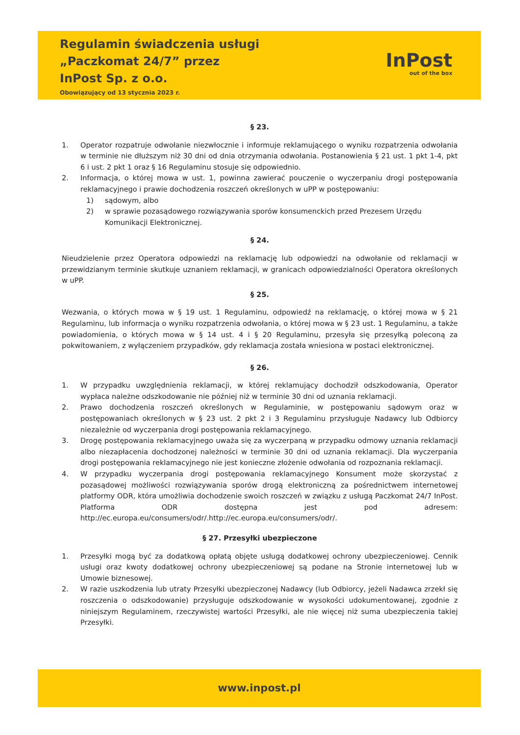Regulamin świadczenia usługi
„Paczkomat 24/7” przez
InPost Sp. z o.o.
Obowiązujący od 13 stycznia 2023 r.
InPost
out of the box
§ 23.
1. Operator rozpatruje odwołanie niezwłocznie i informuje reklamującego o wyniku rozpatrzenia odwołania w terminie nie dłuższym niż 30 dni od dnia otrzymania odwołania. Postanowienia § 21 ust. 1 pkt 1-4, pkt 6 i ust. 2 pkt 1 oraz § 16 Regulaminu stosuje się odpowiednio.
2. Informacja, o której mowa w ust. 1, powinna zawierać pouczenie o wyczerpaniu drogi postępowania reklamacyjnego i prawie dochodzenia roszczeń określonych w uPP w postępowaniu:
1) sądowym, albo
2) w sprawie pozasądowego rozwiązywania sporów konsumenckich przed Prezesem Urzędu Komunikacji Elektronicznej.
§ 24.
Nieudzielenie przez Operatora odpowiedzi na reklamację lub odpowiedzi na odwołanie od reklamacji w przewidzianym terminie skutkuje uznaniem reklamacji, w granicach odpowiedzialności Operatora określonych w uPP.
§ 25.
Wezwania, o których mowa w § 19 ust. 1 Regulaminu, odpowiedź na reklamację, o której mowa w § 21 Regulaminu, lub informacja o wyniku rozpatrzenia odwołania, o której mowa w § 23 ust. 1 Regulaminu, a także powiadomienia, o których mowa w § 14 ust. 4 i § 20 Regulaminu, przesyła się przesyłką poleconą za pokwitowaniem, z wyłączeniem przypadków, gdy reklamacja została wniesiona w postaci elektronicznej.
§ 26.
1. W przypadku uwzględnienia reklamacji, w której reklamujący dochodził odszkodowania, Operator wypłaca należne odszkodowanie nie później niż w terminie 30 dni od uznania reklamacji.
2. Prawo dochodzenia roszczeń określonych w Regulaminie, w postępowaniu sądowym oraz w postępowaniach określonych w § 23 ust. 2 pkt 2 i 3 Regulaminu przysługuje Nadawcy lub Odbiorcy niezależnie od wyczerpania drogi postępowania reklamacyjnego.
3. Drogę postępowania reklamacyjnego uważa się za wyczerpaną w przypadku odmowy uznania reklamacji albo niezapłacenia dochodzonej należności w terminie 30 dni od uznania reklamacji. Dla wyczerpania drogi postępowania reklamacyjnego nie jest konieczne złożenie odwołania od rozpoznania reklamacji.
4. W przypadku wyczerpania drogi postępowania reklamacyjnego Konsument może skorzystać z pozasądowej możliwości rozwiązywania sporów drogą elektroniczną za pośrednictwem internetowej platformy ODR, która umożliwia dochodzenie swoich roszczeń w związku z usługą Paczkomat 24/7 InPost. Platforma ODR dostępna jest pod adresem: http://ec.europa.eu/consumers/odr/.http://ec.europa.eu/consumers/odr/.
§ 27. Przesyłki ubezpieczone
1. Przesyłki mogą być za dodatkową opłatą objęte usługą dodatkowej ochrony ubezpieczeniowej. Cennik usługi oraz kwoty dodatkowej ochrony ubezpieczeniowej są podane na Stronie internetowej lub w Umowie biznesowej.
2. W razie uszkodzenia lub utraty Przesyłki ubezpieczonej Nadawcy (lub Odbiorcy, jeżeli Nadawca zrzekł się roszczenia o odszkodowanie) przysługuje odszkodowanie w wysokości udokumentowanej, zgodnie z niniejszym Regulaminem, rzeczywistej wartości Przesyłki, ale nie więcej niż suma ubezpieczenia takiej Przesyłki.
www.inpost.pl